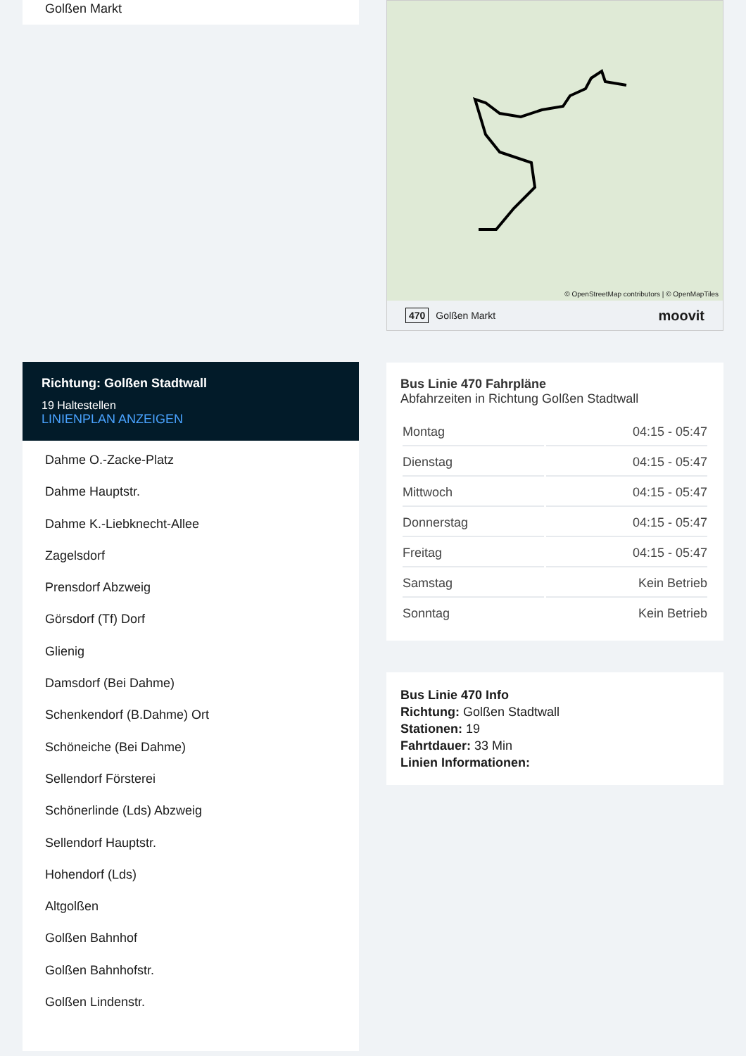Golßen Markt
Richtung: Golßen Stadtwall
19 Haltestellen
LINIENPLAN ANZEIGEN
Dahme O.-Zacke-Platz
Dahme Hauptstr.
Dahme K.-Liebknecht-Allee
Zagelsdorf
Prensdorf Abzweig
Görsdorf (Tf) Dorf
Glienig
Damsdorf (Bei Dahme)
Schenkendorf (B.Dahme) Ort
Schöneiche (Bei Dahme)
Sellendorf Försterei
Schönerlinde (Lds) Abzweig
Sellendorf Hauptstr.
Hohendorf (Lds)
Altgolßen
Golßen Bahnhof
Golßen Bahnhofstr.
Golßen Lindenstr.
© OpenStreetMap contributors | © OpenMapTiles
470 Golßen Markt moovit
Bus Linie 470 Fahrpläne
Abfahrzeiten in Richtung Golßen Stadtwall
| Montag | 04:15 - 05:47 |
| Dienstag | 04:15 - 05:47 |
| Mittwoch | 04:15 - 05:47 |
| Donnerstag | 04:15 - 05:47 |
| Freitag | 04:15 - 05:47 |
| Samstag | Kein Betrieb |
| Sonntag | Kein Betrieb |
Bus Linie 470 Info
Richtung: Golßen Stadtwall
Stationen: 19
Fahrtdauer: 33 Min
Linien Informationen: